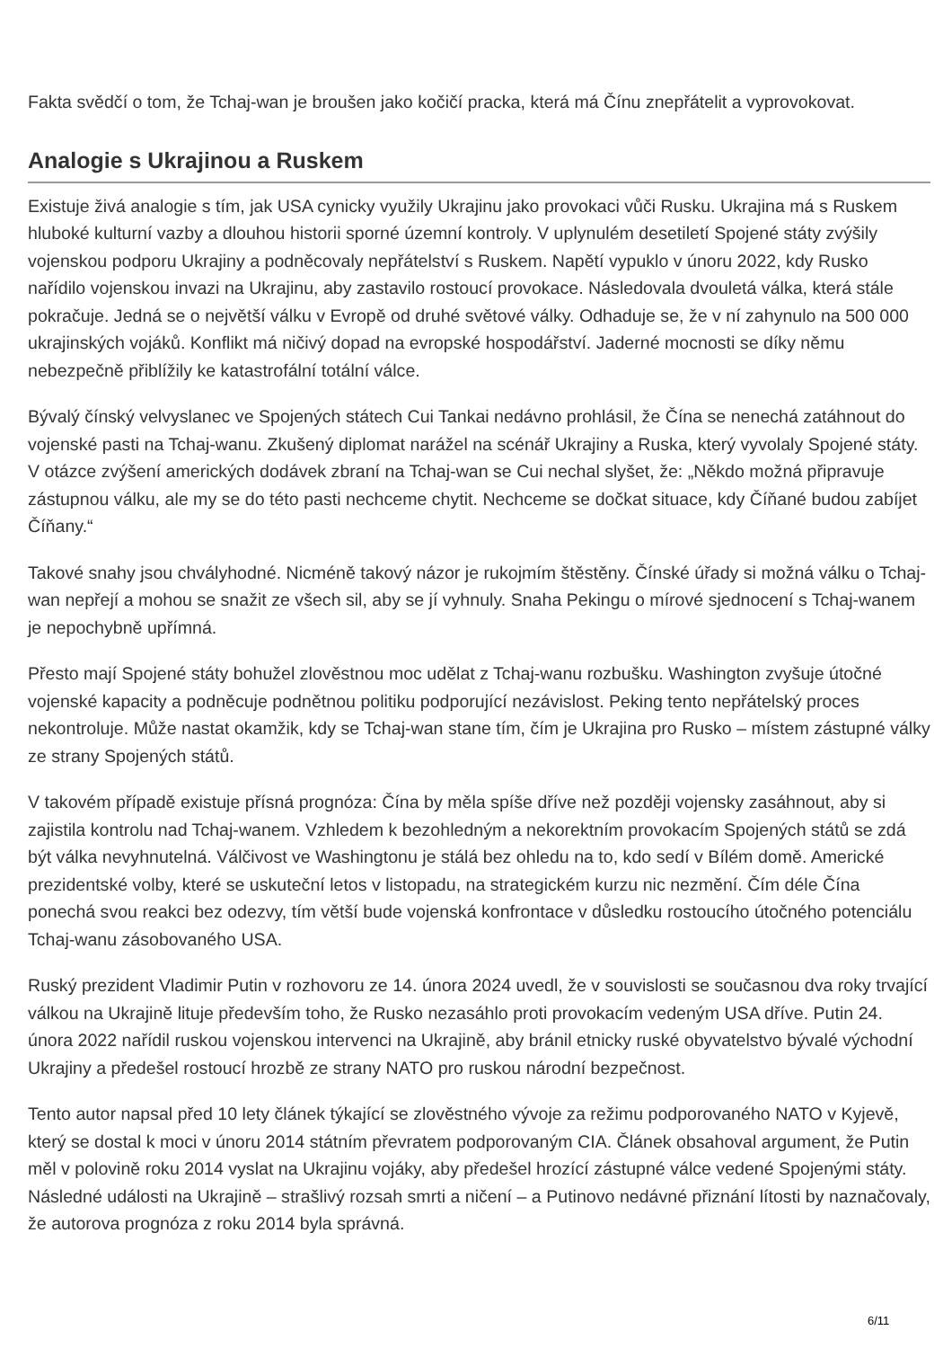Fakta svědčí o tom, že Tchaj-wan je broušen jako kočičí pracka, která má Čínu znepřátelit a vyprovokovat.
Analogie s Ukrajinou a Ruskem
Existuje živá analogie s tím, jak USA cynicky využily Ukrajinu jako provokaci vůči Rusku. Ukrajina má s Ruskem hluboké kulturní vazby a dlouhou historii sporné územní kontroly. V uplynulém desetiletí Spojené státy zvýšily vojenskou podporu Ukrajiny a podněcovaly nepřátelství s Ruskem. Napětí vypuklo v únoru 2022, kdy Rusko nařídilo vojenskou invazi na Ukrajinu, aby zastavilo rostoucí provokace. Následovala dvouletá válka, která stále pokračuje. Jedná se o největší válku v Evropě od druhé světové války. Odhaduje se, že v ní zahynulo na 500 000 ukrajinských vojáků. Konflikt má ničivý dopad na evropské hospodářství. Jaderné mocnosti se díky němu nebezpečně přiblížily ke katastrofální totální válce.
Bývalý čínský velvyslanec ve Spojených státech Cui Tankai nedávno prohlásil, že Čína se nenechá zatáhnout do vojenské pasti na Tchaj-wanu. Zkušený diplomat narážel na scénář Ukrajiny a Ruska, který vyvolaly Spojené státy. V otázce zvýšení amerických dodávek zbraní na Tchaj-wan se Cui nechal slyšet, že: „Někdo možná připravuje zástupnou válku, ale my se do této pasti nechceme chytit. Nechceme se dočkat situace, kdy Číňané budou zabíjet Číňany.“
Takové snahy jsou chvályhodné. Nicméně takový názor je rukojmím štěstěny. Čínské úřady si možná válku o Tchaj-wan nepřejí a mohou se snažit ze všech sil, aby se jí vyhnuly. Snaha Pekingu o mírové sjednocení s Tchaj-wanem je nepochybně upřímná.
Přesto mají Spojené státy bohužel zlověstnou moc udělat z Tchaj-wanu rozbušku. Washington zvyšuje útočné vojenské kapacity a podněcuje podnětnou politiku podporující nezávislost. Peking tento nepřátelský proces nekontroluje. Může nastat okamžik, kdy se Tchaj-wan stane tím, čím je Ukrajina pro Rusko – místem zástupné války ze strany Spojených států.
V takovém případě existuje přísná prognóza: Čína by měla spíše dříve než později vojensky zasáhnout, aby si zajistila kontrolu nad Tchaj-wanem. Vzhledem k bezohledným a nekorektním provokacím Spojených států se zdá být válka nevyhnutelná. Válčivost ve Washingtonu je stálá bez ohledu na to, kdo sedí v Bílém domě. Americké prezidentské volby, které se uskuteční letos v listopadu, na strategickém kurzu nic nezmění. Čím déle Čína ponechá svou reakci bez odezvy, tím větší bude vojenská konfrontace v důsledku rostoucího útočného potenciálu Tchaj-wanu zásobovaného USA.
Ruský prezident Vladimir Putin v rozhovoru ze 14. února 2024 uvedl, že v souvislosti se současnou dva roky trvající válkou na Ukrajině lituje především toho, že Rusko nezasáhlo proti provokacím vedeným USA dříve. Putin 24. února 2022 nařídil ruskou vojenskou intervenci na Ukrajině, aby bránil etnicky ruské obyvatelstvo bývalé východní Ukrajiny a předešel rostoucí hrozbě ze strany NATO pro ruskou národní bezpečnost.
Tento autor napsal před 10 lety článek týkající se zlověstného vývoje za režimu podporovaného NATO v Kyjevě, který se dostal k moci v únoru 2014 státním převratem podporovaným CIA. Článek obsahoval argument, že Putin měl v polovině roku 2014 vyslat na Ukrajinu vojáky, aby předešel hrozící zástupné válce vedené Spojenými státy. Následné události na Ukrajině – strašlivý rozsah smrti a ničení – a Putinovo nedávné přiznání lítosti by naznačovaly, že autorova prognóza z roku 2014 byla správná.
6/11